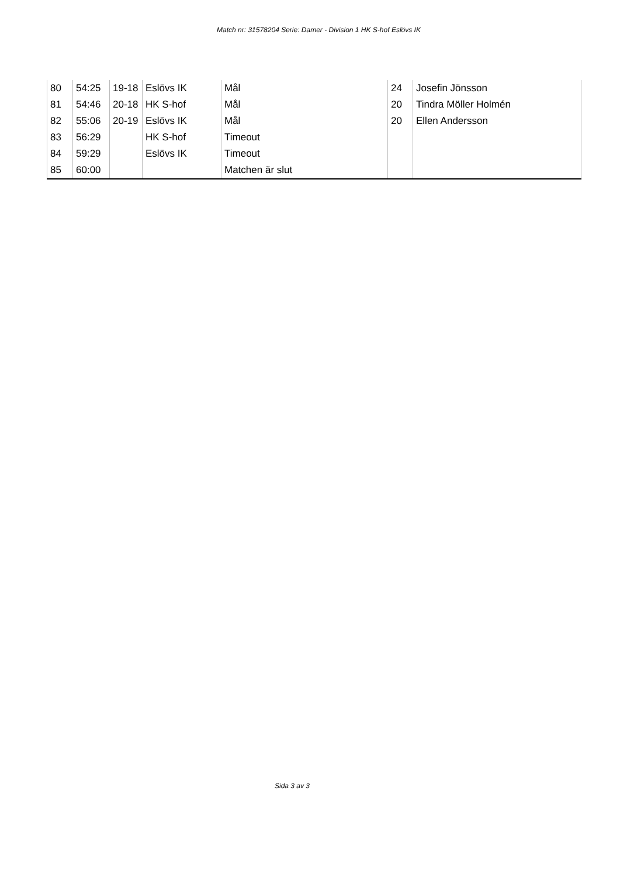Match nr: 31578204 Serie: Damer - Division 1 HK S-hof Eslövs IK
| 80 | 54:25 | 19-18 | Eslövs IK | Mål | 24 | Josefin Jönsson |
| 81 | 54:46 | 20-18 | HK S-hof | Mål | 20 | Tindra Möller Holmén |
| 82 | 55:06 | 20-19 | Eslövs IK | Mål | 20 | Ellen Andersson |
| 83 | 56:29 | | HK S-hof | Timeout | | |
| 84 | 59:29 | | Eslövs IK | Timeout | | |
| 85 | 60:00 | | | Matchen är slut | | |
Sida 3 av 3